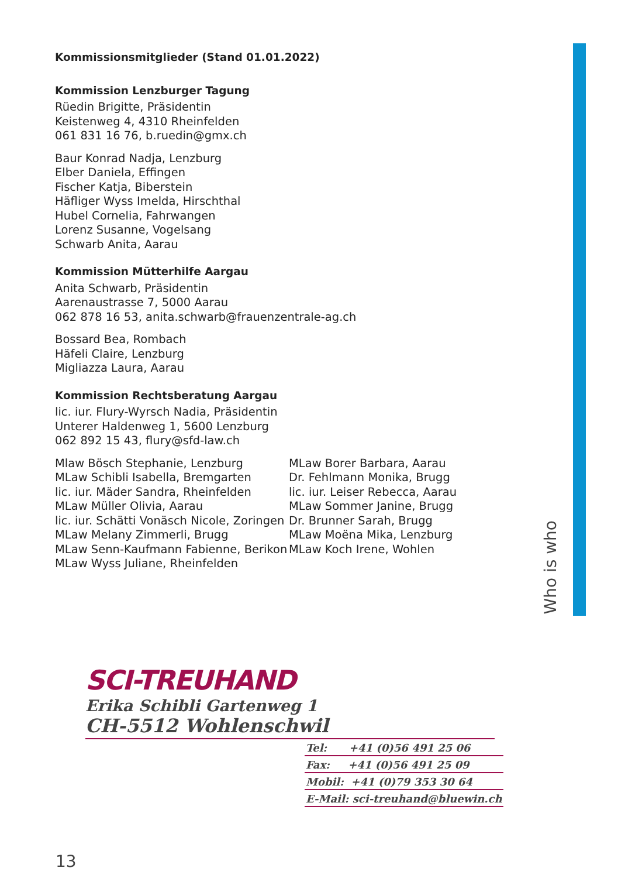Who is who
Kommissionsmitglieder (Stand 01.01.2022)
Kommission Lenzburger Tagung
Rüedin Brigitte, Präsidentin
Keistenweg 4, 4310 Rheinfelden
061 831 16 76, b.ruedin@gmx.ch
Baur Konrad Nadja, Lenzburg
Elber Daniela, Effingen
Fischer Katja, Biberstein
Häfliger Wyss Imelda, Hirschthal
Hubel Cornelia, Fahrwangen
Lorenz Susanne, Vogelsang
Schwarb Anita, Aarau
Kommission Mütterhilfe Aargau
Anita Schwarb, Präsidentin
Aarenaustrasse 7, 5000 Aarau
062 878 16 53, anita.schwarb@frauenzentrale-ag.ch
Bossard Bea, Rombach
Häfeli Claire, Lenzburg
Migliazza Laura, Aarau
Kommission Rechtsberatung Aargau
lic. iur. Flury-Wyrsch Nadia, Präsidentin
Unterer Haldenweg 1, 5600 Lenzburg
062 892 15 43, flury@sfd-law.ch
Mlaw Bösch Stephanie, Lenzburg
MLaw Schibli Isabella, Bremgarten
lic. iur. Mäder Sandra, Rheinfelden
MLaw Müller Olivia, Aarau
lic. iur. Schätti Vonäsch Nicole, Zoringen
MLaw Melany Zimmerli, Brugg
MLaw Senn-Kaufmann Fabienne, Berikon
MLaw Wyss Juliane, Rheinfelden
MLaw Borer Barbara, Aarau
Dr. Fehlmann Monika, Brugg
lic. iur. Leiser Rebecca, Aarau
MLaw Sommer Janine, Brugg
Dr. Brunner Sarah, Brugg
MLaw Moëna Mika, Lenzburg
MLaw Koch Irene, Wohlen
SCI-TREUHAND
Erika Schibli Gartenweg 1
CH-5512 Wohlenschwil
Tel: +41 (0)56 491 25 06
Fax: +41 (0)56 491 25 09
Mobil: +41 (0)79 353 30 64
E-Mail: sci-treuhand@bluewin.ch
13